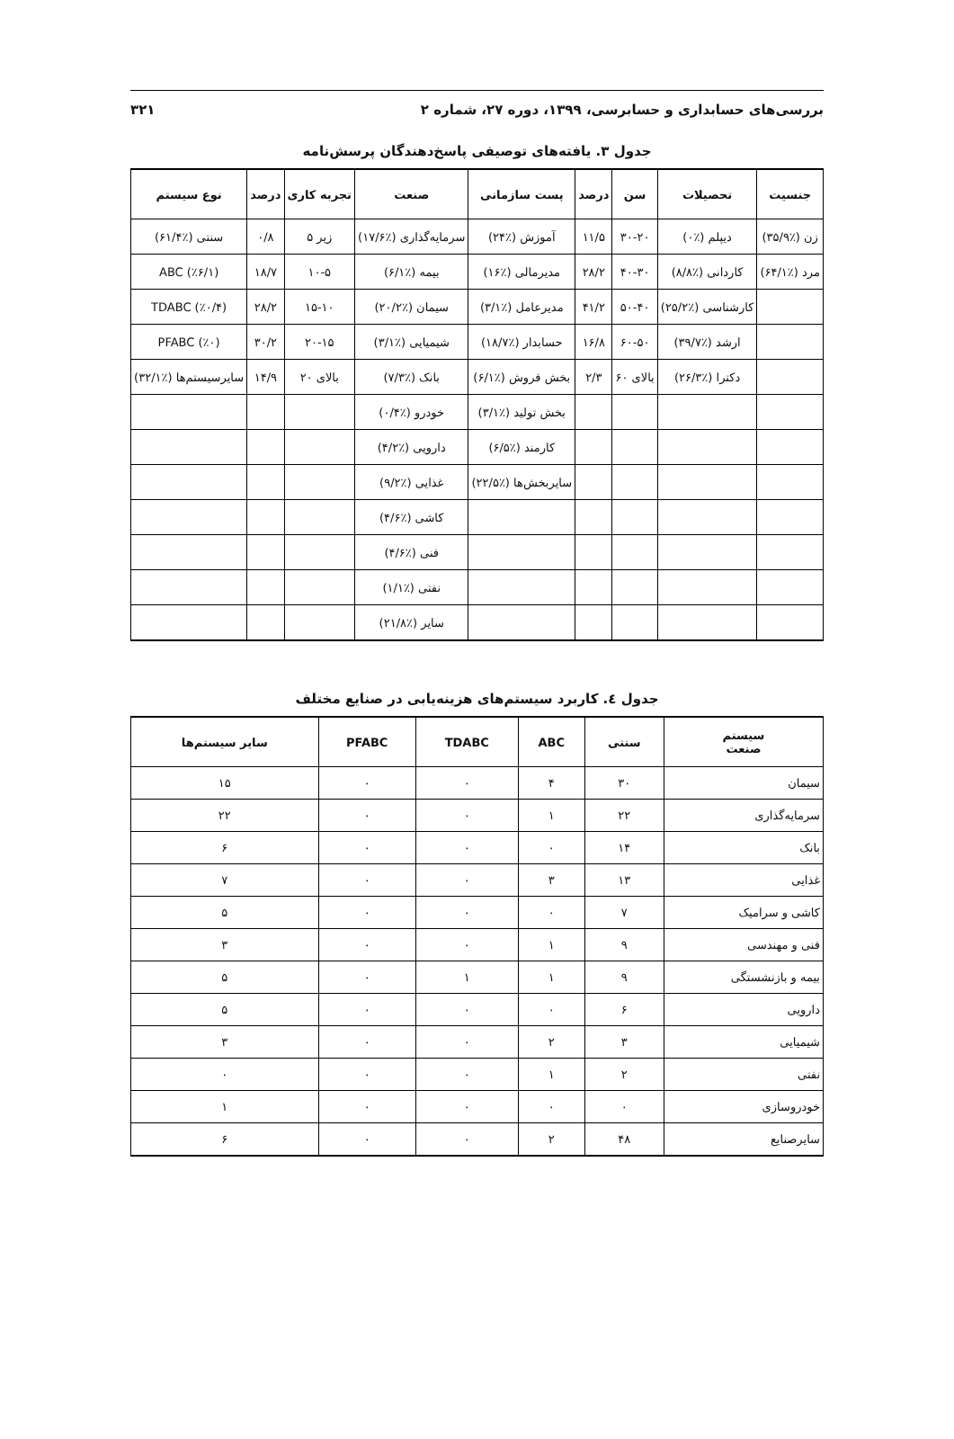بررسی‌های حسابداری و حسابرسی، ۱۳۹۹، دوره ۲۷، شماره ۲ ۳۲۱
جدول ۳. یافته‌های توصیفی پاسخ‌دهندگان پرسش‌نامه
| جنسیت | تحصیلات | سن | درصد | پست سازمانی | صنعت | تجربه کاری | درصد | نوع سیستم |
| --- | --- | --- | --- | --- | --- | --- | --- | --- |
| زن (٪۳۵/۹) | دیپلم (٪۰) | ۳۰-۲۰ | ۱۱/۵ | آموزش (٪۲۴) | سرمایه‌گذاری (٪۱۷/۶) | زیر ۵ | ۰/۸ | سنتی (٪۶۱/۴) |
| مرد (٪۶۴/۱) | کاردانی (٪۸/۸) | ۴۰-۳۰ | ۲۸/۲ | مدیرمالی (٪۱۶) | بیمه (٪۶/۱) | ۱۰-۵ | ۱۸/۷ | ABC (٪۶/۱) |
| | کارشناسی (٪۲۵/۲) | ۵۰-۴۰ | ۴۱/۲ | مدیرعامل (٪۳/۱) | سیمان (٪۲۰/۲) | ۱۵-۱۰ | ۲۸/۲ | TDABC (٪۰/۴) |
| | ارشد (٪۳۹/۷) | ۶۰-۵۰ | ۱۶/۸ | حسابدار (٪۱۸/۷) | شیمیایی (٪۳/۱) | ۲۰-۱۵ | ۳۰/۲ | PFABC (٪۰) |
| | دکترا (٪۲۶/۳) | بالای ۶۰ | ۲/۳ | بخش فروش (٪۶/۱) | بانک (٪۷/۳) | بالای ۲۰ | ۱۴/۹ | سایرسیستم‌ها (٪۳۲/۱) |
| | | | | بخش تولید (٪۳/۱) | خودرو (٪۰/۴) | | | |
| | | | | کارمند (٪۶/۵) | دارویی (٪۴/۲) | | | |
| | | | | سایربخش‌ها (٪۲۲/۵) | غذایی (٪۹/۲) | | | |
| | | | | | کاشی (٪۴/۶) | | | |
| | | | | | فنی (٪۴/۶) | | | |
| | | | | | نفتی (٪۱/۱) | | | |
| | | | | | سایر (٪۲۱/۸) | | | |
جدول ٤. کاربرد سیستم‌های هزینه‌یابی در صنایع مختلف
| سیستم صنعت | سنتی | ABC | TDABC | PFABC | سایر سیستم‌ها |
| --- | --- | --- | --- | --- | --- |
| سیمان | ۳۰ | ۴ | ۰ | ۰ | ۱۵ |
| سرمایه‌گذاری | ۲۲ | ۱ | ۰ | ۰ | ۲۲ |
| بانک | ۱۴ | ۰ | ۰ | ۰ | ۶ |
| غذایی | ۱۳ | ۳ | ۰ | ۰ | ۷ |
| کاشی و سرامیک | ۷ | ۰ | ۰ | ۰ | ۵ |
| فنی و مهندسی | ۹ | ۱ | ۰ | ۰ | ۳ |
| بیمه و بازنشستگی | ۹ | ۱ | ۱ | ۰ | ۵ |
| دارویی | ۶ | ۰ | ۰ | ۰ | ۵ |
| شیمیایی | ۳ | ۲ | ۰ | ۰ | ۳ |
| نفتی | ۲ | ۱ | ۰ | ۰ | ۰ |
| خودروسازی | ۰ | ۰ | ۰ | ۰ | ۱ |
| سایرصنایع | ۴۸ | ۲ | ۰ | ۰ | ۶ |